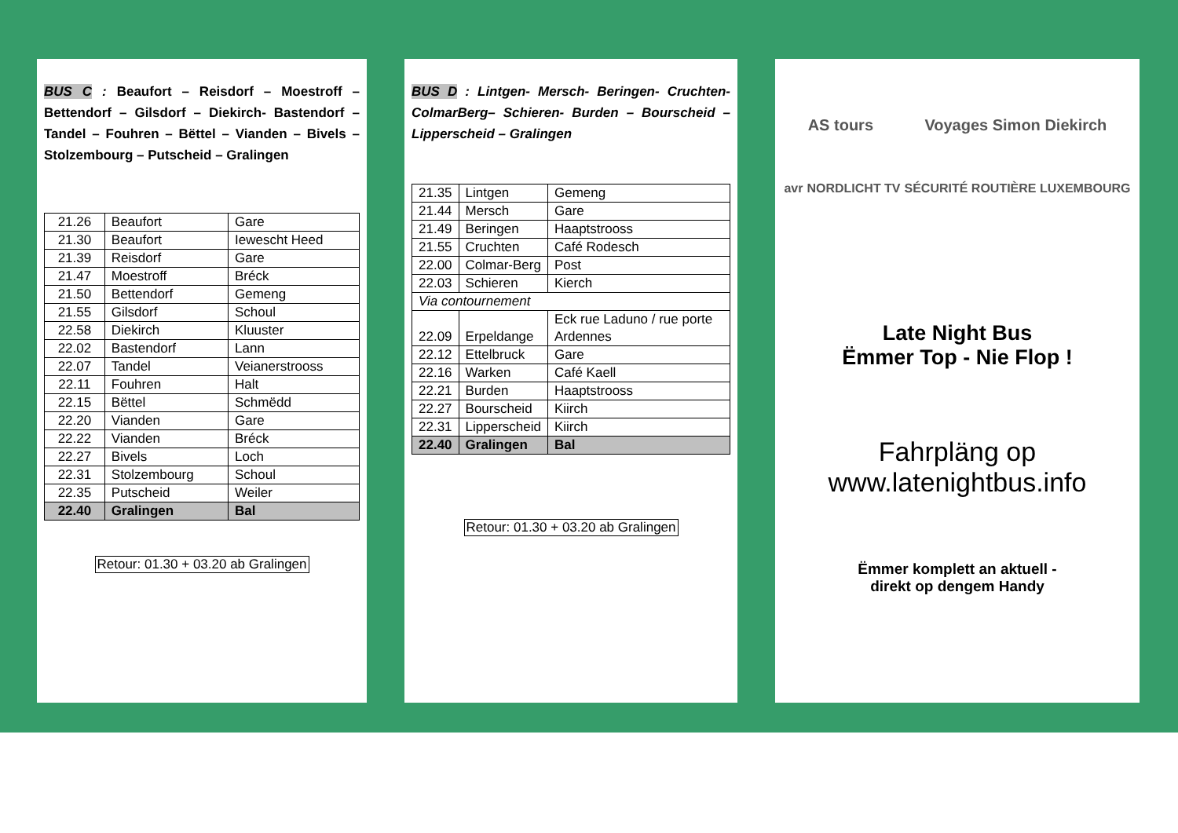BUS C : Beaufort – Reisdorf – Moestroff – Bettendorf – Gilsdorf – Diekirch- Bastendorf – Tandel – Fouhren – Bëttel – Vianden – Bivels – Stolzembourg – Putscheid – Gralingen
| 21.26 | Beaufort | Gare |
| 21.30 | Beaufort | Iewescht Heed |
| 21.39 | Reisdorf | Gare |
| 21.47 | Moestroff | Bréck |
| 21.50 | Bettendorf | Gemeng |
| 21.55 | Gilsdorf | Schoul |
| 22.58 | Diekirch | Kluuster |
| 22.02 | Bastendorf | Lann |
| 22.07 | Tandel | Veianerstrooss |
| 22.11 | Fouhren | Halt |
| 22.15 | Bëttel | Schmëdd |
| 22.20 | Vianden | Gare |
| 22.22 | Vianden | Bréck |
| 22.27 | Bivels | Loch |
| 22.31 | Stolzembourg | Schoul |
| 22.35 | Putscheid | Weiler |
| 22.40 | Gralingen | Bal |
Retour: 01.30 + 03.20 ab Gralingen
BUS D : Lintgen- Mersch- Beringen- Cruchten- ColmarBerg– Schieren- Burden – Bourscheid – Lipperscheid – Gralingen
| 21.35 | Lintgen | Gemeng |
| 21.44 | Mersch | Gare |
| 21.49 | Beringen | Haaptstrooss |
| 21.55 | Cruchten | Café Rodesch |
| 22.00 | Colmar-Berg | Post |
| 22.03 | Schieren | Kierch |
| Via contournement | | |
| 22.09 | Erpeldange | Eck rue Laduno / rue porte Ardennes |
| 22.12 | Ettelbruck | Gare |
| 22.16 | Warken | Café Kaell |
| 22.21 | Burden | Haaptstrooss |
| 22.27 | Bourscheid | Kiirch |
| 22.31 | Lipperscheid | Kiirch |
| 22.40 | Gralingen | Bal |
Retour: 01.30 + 03.20 ab Gralingen
AS tours Voyages Simon Diekirch
avr NORDLICHT TV SÉCURITÉ ROUTIÈRE LUXEMBOURG
Late Night Bus
Ëmmer Top - Nie Flop !
Fahrpläng op
www.latenightbus.info
Ëmmer komplett an aktuell -
direkt op dengem Handy